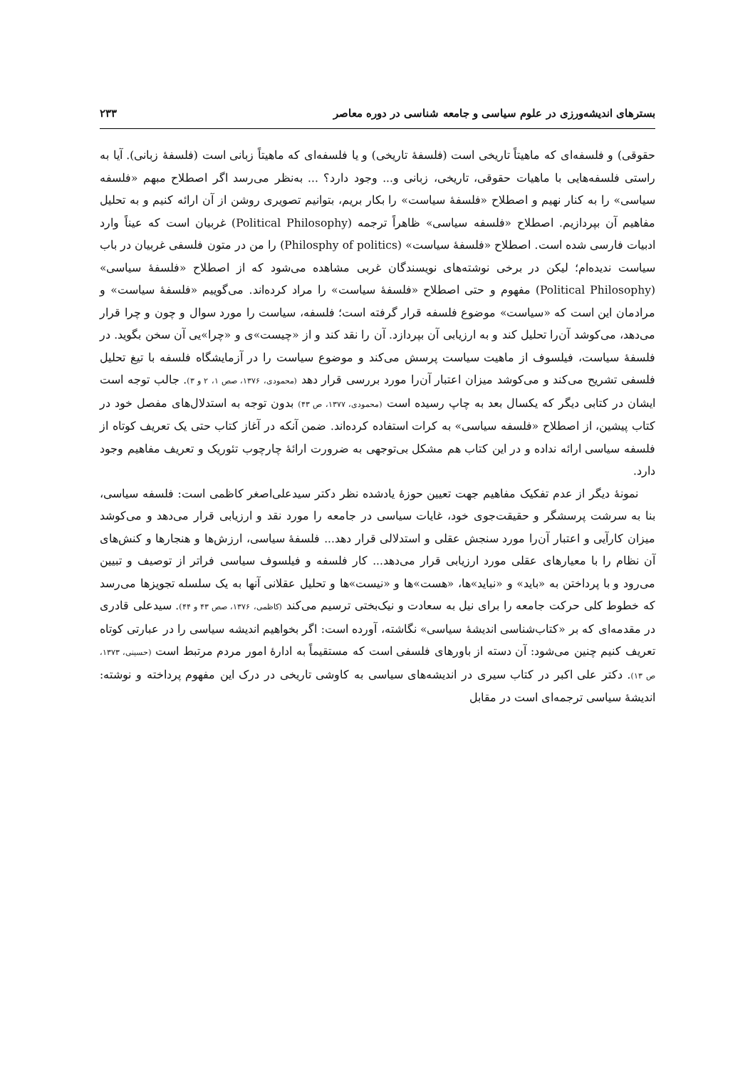بسترهای اندیشه‌ورزی در علوم سیاسی و جامعه شناسی در دوره معاصر ۲۳۳
حقوقی) و فلسفه‌ای که ماهیتاً تاریخی است (فلسفهٔ تاریخی) و یا فلسفه‌ای که ماهیتاً زبانی است (فلسفهٔ زبانی). آیا به راستی فلسفه‌هایی با ماهیات حقوقی، تاریخی، زبانی و... وجود دارد؟ ... به‌نظر می‌رسد اگر اصطلاح مبهم «فلسفه سیاسی» را به کنار نهیم و اصطلاح «فلسفهٔ سیاست» را بکار بریم، بتوانیم تصویری روشن از آن ارائه کنیم و به تحلیل مفاهیم آن بپردازیم. اصطلاح «فلسفه سیاسی» ظاهراً ترجمه (Political Philosophy) غربیان است که عیناً وارد ادبیات فارسی شده است. اصطلاح «فلسفهٔ سیاست» (Philosphy of politics) را من در متون فلسفی غربیان در باب سیاست ندیده‌ام؛ لیکن در برخی نوشته‌های نویسندگان غربی مشاهده می‌شود که از اصطلاح «فلسفهٔ سیاسی» (Political Philosophy) مفهوم و حتی اصطلاح «فلسفهٔ سیاست» را مراد کرده‌اند. می‌گوییم «فلسفهٔ سیاست» و مرادمان این است که «سیاست» موضوع فلسفه قرار گرفته است؛ فلسفه، سیاست را مورد سوال و چون و چرا قرار می‌دهد، می‌کوشد آن‌را تحلیل کند و به ارزیابی آن بپردازد. آن را نقد کند و از «چیست»ی و «چرا»یی آن سخن بگوید. در فلسفهٔ سیاست، فیلسوف از ماهیت سیاست پرسش می‌کند و موضوع سیاست را در آزمایشگاه فلسفه با تیغ تحلیل فلسفی تشریح می‌کند و می‌کوشد میزان اعتبار آن‌را مورد بررسی قرار دهد (محمودی، ۱۳۷۶، صص ۱، ۲ و ۳). جالب توجه است ایشان در کتابی دیگر که یکسال بعد به چاپ رسیده است (محمودی، ۱۳۷۷، ص ۴۳) بدون توجه به استدلال‌های مفصل خود در کتاب پیشین، از اصطلاح «فلسفه سیاسی» به کرات استفاده کرده‌اند. ضمن آنکه در آغاز کتاب حتی یک تعریف کوتاه از فلسفه سیاسی ارائه نداده و در این کتاب هم مشکل بی‌توجهی به ضرورت ارائهٔ چارچوب تئوریک و تعریف مفاهیم وجود دارد.
نمونهٔ دیگر از عدم تفکیک مفاهیم جهت تعیین حوزهٔ یادشده نظر دکتر سیدعلی‌اصغر کاظمی است: فلسفه سیاسی، بنا به سرشت پرسشگر و حقیقت‌جوی خود، غایات سیاسی در جامعه را مورد نقد و ارزیابی قرار می‌دهد و می‌کوشد میزان کارآیی و اعتبار آن‌را مورد سنجش عقلی و استدلالی قرار دهد... فلسفهٔ سیاسی، ارزش‌ها و هنجارها و کنش‌های آن نظام را با معیارهای عقلی مورد ارزیابی قرار می‌دهد... کار فلسفه و فیلسوف سیاسی فراتر از توصیف و تبیین می‌رود و با پرداختن به «باید» و «نباید»ها، «هست»ها و «نیست»ها و تحلیل عقلانی آنها به یک سلسله تجویزها می‌رسد که خطوط کلی حرکت جامعه را برای نیل به سعادت و نیک‌بختی ترسیم می‌کند (کاظمی، ۱۳۷۶، صص ۴۳ و ۴۴). سیدعلی قادری در مقدمه‌ای که بر «کتاب‌شناسی اندیشهٔ سیاسی» نگاشته، آورده است: اگر بخواهیم اندیشه سیاسی را در عبارتی کوتاه تعریف کنیم چنین می‌شود: آن دسته از باورهای فلسفی است که مستقیماً به ادارهٔ امور مردم مرتبط است (حسینی، ۱۳۷۳، ص ۱۳). دکتر علی اکبر در کتاب سیری در اندیشه‌های سیاسی به کاوشی تاریخی در درک این مفهوم پرداخته و نوشته: اندیشهٔ سیاسی ترجمه‌ای است در مقابل